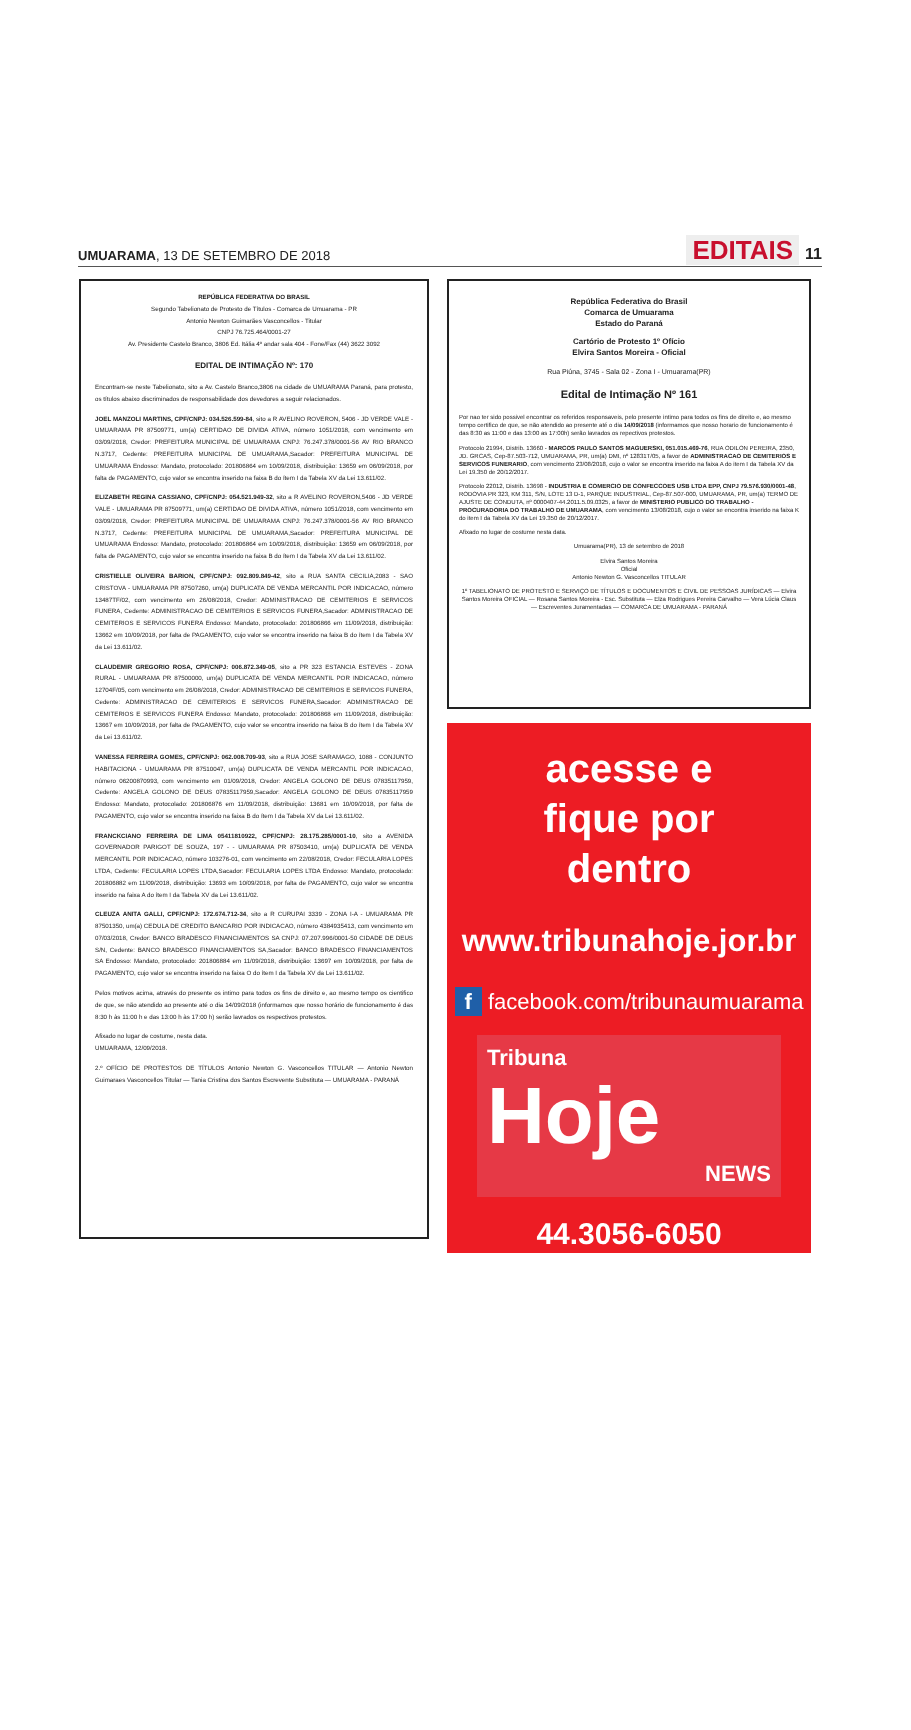UMUARAMA, 13 DE SETEMBRO DE 2018 EDITAIS 11
REPÚBLICA FEDERATIVA DO BRASIL
Segundo Tabelionato de Protesto de Títulos - Comarca de Umuarama - PR
Antonio Newton Guimarães Vasconcellos - Titular
CNPJ 76.725.464/0001-27
Av. Presidente Castelo Branco, 3806 Ed. Itália 4º andar sala 404 - Fone/Fax (44) 3622 3092
EDITAL DE INTIMAÇÃO Nº: 170
Encontram-se neste Tabelionato, sito a Av. Castelo Branco,3806 na cidade de UMUARAMA Paraná, para protesto, os títulos abaixo discriminados de responsabilidade dos devedores a seguir relacionados.
JOEL MANZOLI MARTINS, CPF/CNPJ: 034.526.599-84, sito a R AVELINO ROVERON, 5406 - JD VERDE VALE - UMUARAMA PR 87509771, um(a) CERTIDAO DE DIVIDA ATIVA, número 1051/2018, com vencimento em 03/09/2018, Credor: PREFEITURA MUNICIPAL DE UMUARAMA CNPJ: 76.247.378/0001-56 AV RIO BRANCO N.3717, Cedente: PREFEITURA MUNICIPAL DE UMUARAMA,Sacador: PREFEITURA MUNICIPAL DE UMUARAMA Endosso: Mandato, protocolado: 201806864 em 10/09/2018, distribuição: 13659 em 06/09/2018, por falta de PAGAMENTO, cujo valor se encontra inserido na faixa B do ítem I da Tabela XV da Lei 13.611/02.
ELIZABETH REGINA CASSIANO, CPF/CNPJ: 054.521.949-32, sito a R AVELINO ROVERON,5406 - JD VERDE VALE - UMUARAMA PR 87509771, um(a) CERTIDAO DE DIVIDA ATIVA, número 1051/2018, com vencimento em 03/09/2018, Credor: PREFEITURA MUNICIPAL DE UMUARAMA CNPJ: 76.247.378/0001-56 AV RIO BRANCO N.3717, Cedente: PREFEITURA MUNICIPAL DE UMUARAMA,Sacador: PREFEITURA MUNICIPAL DE UMUARAMA Endosso: Mandato, protocolado: 201806864 em 10/09/2018, distribuição: 13659 em 06/09/2018, por falta de PAGAMENTO, cujo valor se encontra inserido na faixa B do ítem I da Tabela XV da Lei 13.611/02.
CRISTIELLE OLIVEIRA BARION, CPF/CNPJ: 092.809.849-42, sito a RUA SANTA CECILIA,2083 - SAO CRISTOVA - UMUARAMA PR 87507260, um(a) DUPLICATA DE VENDA MERCANTIL POR INDICACAO, número 13487TF/02, com vencimento em 26/08/2018, Credor: ADMINISTRACAO DE CEMITERIOS E SERVICOS FUNERA, Cedente: ADMINISTRACAO DE CEMITERIOS E SERVICOS FUNERA,Sacador: ADMINISTRACAO DE CEMITERIOS E SERVICOS FUNERA Endosso: Mandato, protocolado: 201806866 em 11/09/2018, distribuição: 13662 em 10/09/2018, por falta de PAGAMENTO, cujo valor se encontra inserido na faixa B do ítem I da Tabela XV da Lei 13.611/02.
CLAUDEMIR GREGORIO ROSA, CPF/CNPJ: 006.872.349-05, sito a PR 323 ESTANCIA ESTEVES - ZONA RURAL - UMUARAMA PR 87500000, um(a) DUPLICATA DE VENDA MERCANTIL POR INDICACAO, número 12704F/05, com vencimento em 26/08/2018, Credor: ADMINISTRACAO DE CEMITERIOS E SERVICOS FUNERA, Cedente: ADMINISTRACAO DE CEMITERIOS E SERVICOS FUNERA,Sacador: ADMINISTRACAO DE CEMITERIOS E SERVICOS FUNERA Endosso: Mandato, protocolado: 201806868 em 11/09/2018, distribuição: 13667 em 10/09/2018, por falta de PAGAMENTO, cujo valor se encontra inserido na faixa B do ítem I da Tabela XV da Lei 13.611/02.
VANESSA FERREIRA GOMES, CPF/CNPJ: 062.008.709-93, sito a RUA JOSE SARAMAGO, 1088 - CONJUNTO HABITACIONA - UMUARAMA PR 87510047, um(a) DUPLICATA DE VENDA MERCANTIL POR INDICACAO, número 06200870993, com vencimento em 01/09/2018, Credor: ANGELA GOLONO DE DEUS 07835117959, Cedente: ANGELA GOLONO DE DEUS 07835117959,Sacador: ANGELA GOLONO DE DEUS 07835117959 Endosso: Mandato, protocolado: 201806876 em 11/09/2018, distribuição: 13681 em 10/09/2018, por falta de PAGAMENTO, cujo valor se encontra inserido na faixa B do ítem I da Tabela XV da Lei 13.611/02.
FRANCKCIANO FERREIRA DE LIMA 05411810922, CPF/CNPJ: 28.175.285/0001-10, sito a AVENIDA GOVERNADOR PARIGOT DE SOUZA, 197 - - UMUARAMA PR 87503410, um(a) DUPLICATA DE VENDA MERCANTIL POR INDICACAO, número 103276-01, com vencimento em 22/08/2018, Credor: FECULARIA LOPES LTDA, Cedente: FECULARIA LOPES LTDA,Sacador: FECULARIA LOPES LTDA Endosso: Mandato, protocolado: 201806882 em 11/09/2018, distribuição: 13693 em 10/09/2018, por falta de PAGAMENTO, cujo valor se encontra inserido na faixa A do ítem I da Tabela XV da Lei 13.611/02.
CLEUZA ANITA GALLI, CPF/CNPJ: 172.674.712-34, sito a R CURUPAI 3339 - ZONA I-A - UMUARAMA PR 87501350, um(a) CEDULA DE CREDITO BANCARIO POR INDICACAO, número 4384935413, com vencimento em 07/03/2018, Credor: BANCO BRADESCO FINANCIAMENTOS SA CNPJ: 07.207.996/0001-50 CIDADE DE DEUS S/N, Cedente: BANCO BRADESCO FINANCIAMENTOS SA,Sacador: BANCO BRADESCO FINANCIAMENTOS SA Endosso: Mandato, protocolado: 201806884 em 11/09/2018, distribuição: 13697 em 10/09/2018, por falta de PAGAMENTO, cujo valor se encontra inserido na faixa O do ítem I da Tabela XV da Lei 13.611/02.
Pelos motivos acima, através do presente os intimo para todos os fins de direito e, ao mesmo tempo os cientifico de que, se não atendido ao presente até o dia 14/09/2018 (informamos que nosso horário de funcionamento é das 8:30 h às 11:00 h e das 13:00 h às 17:00 h) serão lavrados os respectivos protestos.
Afixado no lugar de costume, nesta data.
UMUARAMA, 12/09/2018.
2.º OFÍCIO DE PROTESTOS DE TÍTULOS Antonio Newton G. Vasconcellos TITULAR — Antonio Newton Guimaraes Vasconcellos Titular — Tania Cristina dos Santos Escrevente Substituta — UMUARAMA - PARANÁ
República Federativa do Brasil
Comarca de Umuarama
Estado do Paraná
Cartório de Protesto 1º Ofício
Elvira Santos Moreira - Oficial
Rua Piúna, 3745 - Sala 02 - Zona I - Umuarama(PR)
Edital de Intimação Nº 161
Por nao ter sido possivel encontrar os referidos responsaveis, pelo presente intimo para todos os fins de direito e, ao mesmo tempo certifico de que, se não atendido ao presente até o dia 14/09/2018 (informamos que nosso horario de funcionamento é das 8:30 as 11:00 e das 13:00 as 17:00h) serão lavrados os repectivos protestos.
Protocolo 21994, Distrib. 13660 - MARCOS PAULO SANTOS MAGUERSKI, 051.015.469-76, RUA ODILON PEREIRA, 2350, JD. GRCAS, Cep-87.503-712, UMUARAMA, PR, um(a) DMI, nº 12831T/05, a favor de ADMINISTRACAO DE CEMITERIOS E SERVICOS FUNERARIO, com vencimento 23/08/2018, cujo o valor se encontra inserido na faixa A do item I da Tabela XV da Lei 19.350 de 20/12/2017.
Protocolo 22012, Distrib. 13698 - INDUSTRIA E COMERCIO DE CONFECCOES USB LTDA EPP, CNPJ 79.576.930/0001-48, RODOVIA PR 323, KM 311, S/N, LOTE 13 D-1, PARQUE INDUSTRIAL, Cep-87.507-000, UMUARAMA, PR, um(a) TERMO DE AJUSTE DE CONDUTA, nº 0000407-44.2011.5.09.0325, a favor de MINISTERIO PUBLICO DO TRABALHO - PROCURADORIA DO TRABALHO DE UMUARAMA, com vencimento 13/08/2018, cujo o valor se encontra inserido na faixa K do item I da Tabela XV da Lei 19.350 de 20/12/2017.
Afixado no lugar de costume nesta data.
Umuarama(PR), 13 de setembro de 2018
Elvira Santos Moreira
Oficial
Antonio Newton G. Vasconcellos TITULAR
1º TABELIONATO DE PROTESTO E SERVIÇO DE TÍTULOS E DOCUMENTOS E CIVIL DE PESSOAS JURÍDICAS — Elvira Santos Moreira OFICIAL — Rosana Santos Moreira - Esc. Substituta — Elza Rodrigues Pereira Carvalho — Vera Lúcia Claus — Escreventes Juramentadas — COMARCA DE UMUARAMA - PARANÁ
acesse e
fique por
dentro
www.tribunahoje.jor.br
f facebook.com/tribunaumuarama
Tribuna
Hoje
NEWS
44.3056-6050